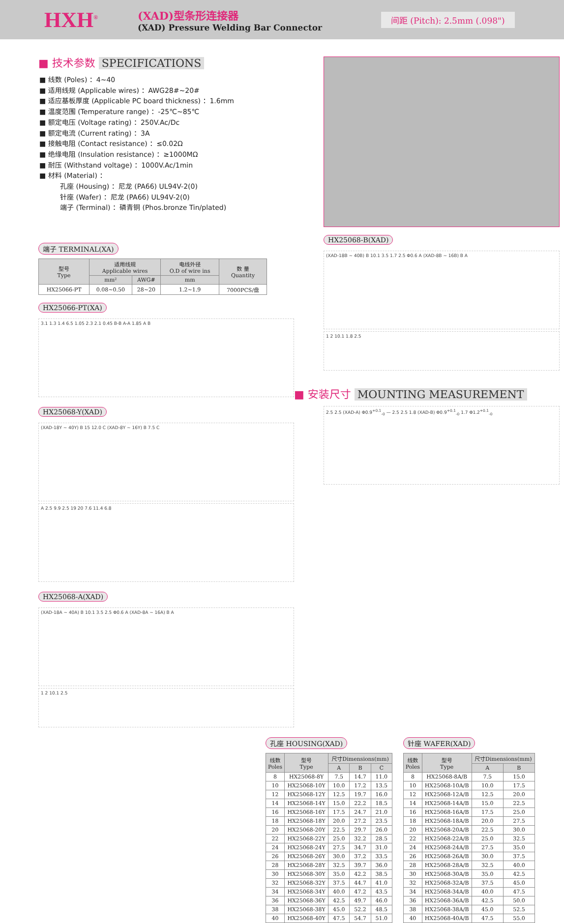HXH<sup>®</sup>
(XAD)型条形连接器
(XAD) Pressure Welding Bar Connector
间距 (Pitch): 2.5mm (.098")
■ 技术参数 SPECIFICATIONS
■ 线数 (Poles) ：4~40
■ 适用线规 (Applicable wires) ：AWG28#~20#
■ 适应基板厚度 (Applicable PC board thickness) ：1.6mm
■ 温度范围 (Temperature range) ：-25℃~85℃
■ 额定电压 (Voltage rating) ：250V.Ac/Dc
■ 额定电流 (Current rating) ：3A
■ 接触电阻 (Contact resistance) ：≤0.02Ω
■ 绝缘电阻 (Insulation resistance) ：≥1000MΩ
■ 耐压 (Withstand voltage) ：1000V.Ac/1min
■ 材料 (Material) ：
   孔座 (Housing) ：尼龙 (PA66) UL94V-2(0)
   针座 (Wafer) ：尼龙 (PA66) UL94V-2(0)
   端子 (Terminal) ：磷青铜 (Phos.bronze Tin/plated)
端子 TERMINAL(XA)
| 型号 Type | 适用线规 Applicable wires | | 电线外径 O.D of wire ins | 数 量 Quantity |
| --- | --- | --- | --- | --- |
| | mm² | AWG# | mm | |
| HX25066-PT | 0.08~0.50 | 28~20 | 1.2~1.9 | 7000PCS/盘 |
HX25066-PT(XA)
3.1 1.3 1.4 6.5 1.05 2.3 2.1 0.45 B-B A-A 1.85 A B
HX25068-Y(XAD)
(XAD-18Y ~ 40Y) B 15 12.0 C (XAD-8Y ~ 16Y) B 7.5 C
A 2.5 9.9 2.5 19 20 7.6 11.4 6.8
HX25068-A(XAD)
(XAD-18A ~ 40A) B 10.1 3.5 2.5 Φ0.6 A (XAD-8A ~ 16A) B A
1 2 10.1 2.5
HX25068-B(XAD)
(XAD-18B ~ 40B) B 10.1 3.5 1.7 2.5 Φ0.6 A (XAD-8B ~ 16B) B A
1 2 10.1 1.8 2.5
■ 安装尺寸 MOUNTING MEASUREMENT
2.5 2.5 (XAD-A) Φ0.9<sup>+0.1</sup><sub>-0</sub> — 2.5 2.5 1.8 (XAD-B) Φ0.9<sup>+0.1</sup><sub>-0</sub> 1.7 Φ1.2<sup>+0.1</sup><sub>-0</sub>
孔座 HOUSING(XAD)
| 线数 Poles | 型号 Type | 尺寸Dimensions(mm) | | |
| --- | --- | --- | --- | --- |
| | | A | B | C |
| 8 | HX25068-8Y | 7.5 | 14.7 | 11.0 |
| 10 | HX25068-10Y | 10.0 | 17.2 | 13.5 |
| 12 | HX25068-12Y | 12.5 | 19.7 | 16.0 |
| 14 | HX25068-14Y | 15.0 | 22.2 | 18.5 |
| 16 | HX25068-16Y | 17.5 | 24.7 | 21.0 |
| 18 | HX25068-18Y | 20.0 | 27.2 | 23.5 |
| 20 | HX25068-20Y | 22.5 | 29.7 | 26.0 |
| 22 | HX25068-22Y | 25.0 | 32.2 | 28.5 |
| 24 | HX25068-24Y | 27.5 | 34.7 | 31.0 |
| 26 | HX25068-26Y | 30.0 | 37.2 | 33.5 |
| 28 | HX25068-28Y | 32.5 | 39.7 | 36.0 |
| 30 | HX25068-30Y | 35.0 | 42.2 | 38.5 |
| 32 | HX25068-32Y | 37.5 | 44.7 | 41.0 |
| 34 | HX25068-34Y | 40.0 | 47.2 | 43.5 |
| 36 | HX25068-36Y | 42.5 | 49.7 | 46.0 |
| 38 | HX25068-38Y | 45.0 | 52.2 | 48.5 |
| 40 | HX25068-40Y | 47.5 | 54.7 | 51.0 |
针座 WAFER(XAD)
| 线数 Poles | 型号 Type | 尺寸Dimensions(mm) | |
| --- | --- | --- | --- |
| | | A | B |
| 8 | HX25068-8A/B | 7.5 | 15.0 |
| 10 | HX25068-10A/B | 10.0 | 17.5 |
| 12 | HX25068-12A/B | 12.5 | 20.0 |
| 14 | HX25068-14A/B | 15.0 | 22.5 |
| 16 | HX25068-16A/B | 17.5 | 25.0 |
| 18 | HX25068-18A/B | 20.0 | 27.5 |
| 20 | HX25068-20A/B | 22.5 | 30.0 |
| 22 | HX25068-22A/B | 25.0 | 32.5 |
| 24 | HX25068-24A/B | 27.5 | 35.0 |
| 26 | HX25068-26A/B | 30.0 | 37.5 |
| 28 | HX25068-28A/B | 32.5 | 40.0 |
| 30 | HX25068-30A/B | 35.0 | 42.5 |
| 32 | HX25068-32A/B | 37.5 | 45.0 |
| 34 | HX25068-34A/B | 40.0 | 47.5 |
| 36 | HX25068-36A/B | 42.5 | 50.0 |
| 38 | HX25068-38A/B | 45.0 | 52.5 |
| 40 | HX25068-40A/B | 47.5 | 55.0 |